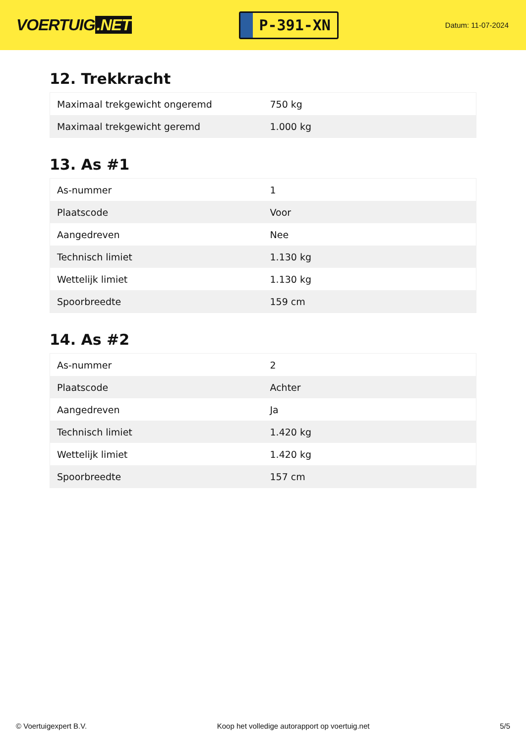VOERTUIG.NET
P-391-XN
Datum: 11-07-2024
12. Trekkracht
| Maximaal trekgewicht ongeremd | 750 kg |
| Maximaal trekgewicht geremd | 1.000 kg |
13. As #1
| As-nummer | 1 |
| Plaatscode | Voor |
| Aangedreven | Nee |
| Technisch limiet | 1.130 kg |
| Wettelijk limiet | 1.130 kg |
| Spoorbreedte | 159 cm |
14. As #2
| As-nummer | 2 |
| Plaatscode | Achter |
| Aangedreven | Ja |
| Technisch limiet | 1.420 kg |
| Wettelijk limiet | 1.420 kg |
| Spoorbreedte | 157 cm |
© Voertuigexpert B.V. Koop het volledige autorapport op voertuig.net 5/5